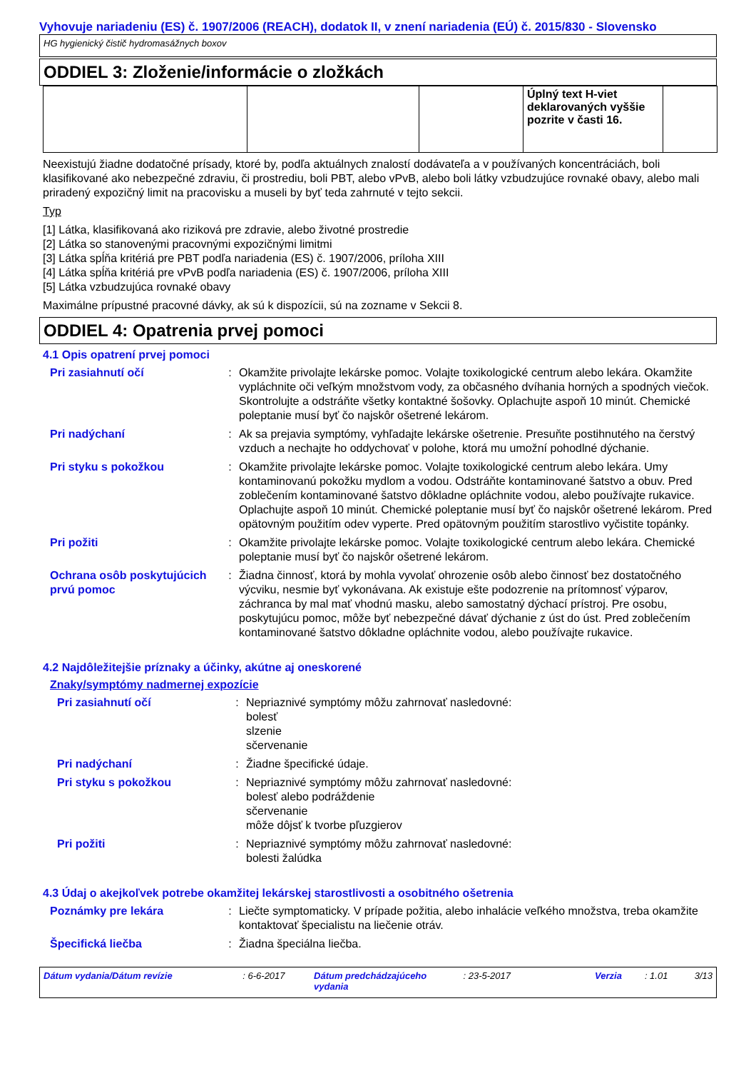Vyhovuje nariadeniu (ES) č. 1907/2006 (REACH), dodatok II, v znení nariadenia (EÚ) č. 2015/830 - Slovensko
HG hygienický čistič hydromasážnych boxov
ODDIEL 3: Zloženie/informácie o zložkách
| | | | Úplný text H-viet deklarovaných vyššie pozrite v časti 16. | |
Neexistujú žiadne dodatočné prísady, ktoré by, podľa aktuálnych znalostí dodávateľa a v používaných koncentráciách, boli klasifikované ako nebezpečné zdraviu, či prostrediu, boli PBT, alebo vPvB, alebo boli látky vzbudzujúce rovnaké obavy, alebo mali priradený expozičný limit na pracovisku a museli by byť teda zahrnuté v tejto sekcii.
Typ
[1] Látka, klasifikovaná ako riziková pre zdravie, alebo životné prostredie
[2] Látka so stanovenými pracovnými expozičnými limitmi
[3] Látka spĺňa kritériá pre PBT podľa nariadenia (ES) č. 1907/2006, príloha XIII
[4] Látka spĺňa kritériá pre vPvB podľa nariadenia (ES) č. 1907/2006, príloha XIII
[5] Látka vzbudzujúca rovnaké obavy
Maximálne prípustné pracovné dávky, ak sú k dispozícii, sú na zozname v Sekcii 8.
ODDIEL 4: Opatrenia prvej pomoci
4.1 Opis opatrení prvej pomoci
| Pri zasiahnutí očí | : | Okamžite privolajte lekárske pomoc. Volajte toxikologické centrum alebo lekára. Okamžite vypláchnite oči veľkým množstvom vody, za občasného dvíhania horných a spodných viečok. Skontrolujte a odstráňte všetky kontaktné šošovky. Oplachujte aspoň 10 minút. Chemické poleptanie musí byť čo najskôr ošetrené lekárom. |
| Pri nadýchaní | : | Ak sa prejavia symptómy, vyhľadajte lekárske ošetrenie. Presuňte postihnutého na čerstvý vzduch a nechajte ho oddychovať v polohe, ktorá mu umožní pohodlné dýchanie. |
| Pri styku s pokožkou | : | Okamžite privolajte lekárske pomoc. Volajte toxikologické centrum alebo lekára. Umy kontaminovanú pokožku mydlom a vodou. Odstráňte kontaminované šatstvo a obuv. Pred zoblečením kontaminované šatstvo dôkladne opláchnite vodou, alebo používajte rukavice. Oplachujte aspoň 10 minút. Chemické poleptanie musí byť čo najskôr ošetrené lekárom. Pred opätovným použitím odev vyperte. Pred opätovným použitím starostlivo vyčistite topánky. |
| Pri požiti | : | Okamžite privolajte lekárske pomoc. Volajte toxikologické centrum alebo lekára. Chemické poleptanie musí byť čo najskôr ošetrené lekárom. |
| Ochrana osôb poskytujúcich prvú pomoc | : | Žiadna činnosť, ktorá by mohla vyvolať ohrozenie osôb alebo činnosť bez dostatočného výcviku, nesmie byť vykonávana. Ak existuje ešte podozrenie na prítomnosť výparov, záchranca by mal mať vhodnú masku, alebo samostatný dýchací prístroj. Pre osobu, poskytujúcu pomoc, môže byť nebezpečné dávať dýchanie z úst do úst. Pred zoblečením kontaminované šatstvo dôkladne opláchnite vodou, alebo používajte rukavice. |
4.2 Najdôležitejšie príznaky a účinky, akútne aj oneskorené
Znaky/symptómy nadmernej expozície
| Pri zasiahnutí očí | : | Nepriaznivé symptómy môžu zahrnovať nasledovné: bolesť slzenie sčervenanie |
| Pri nadýchaní | : | Žiadne špecifické údaje. |
| Pri styku s pokožkou | : | Nepriaznivé symptómy môžu zahrnovať nasledovné: bolesť alebo podráždenie sčervenanie môže dôjsť k tvorbe pľuzgierov |
| Pri požiti | : | Nepriaznivé symptómy môžu zahrnovať nasledovné: bolesti žalúdka |
4.3 Údaj o akejkoľvek potrebe okamžitej lekárskej starostlivosti a osobitného ošetrenia
| Poznámky pre lekára | : | Liečte symptomaticky. V prípade požitia, alebo inhalácie veľkého množstva, treba okamžite kontaktovať špecialistu na liečenie otráv. |
| Špecifická liečba | : | Žiadna špeciálna liečba. |
Dátum vydania/Dátum revízie : 6-6-2017 Dátum predchádzajúceho vydania : 23-5-2017 Verzia : 1.01 3/13